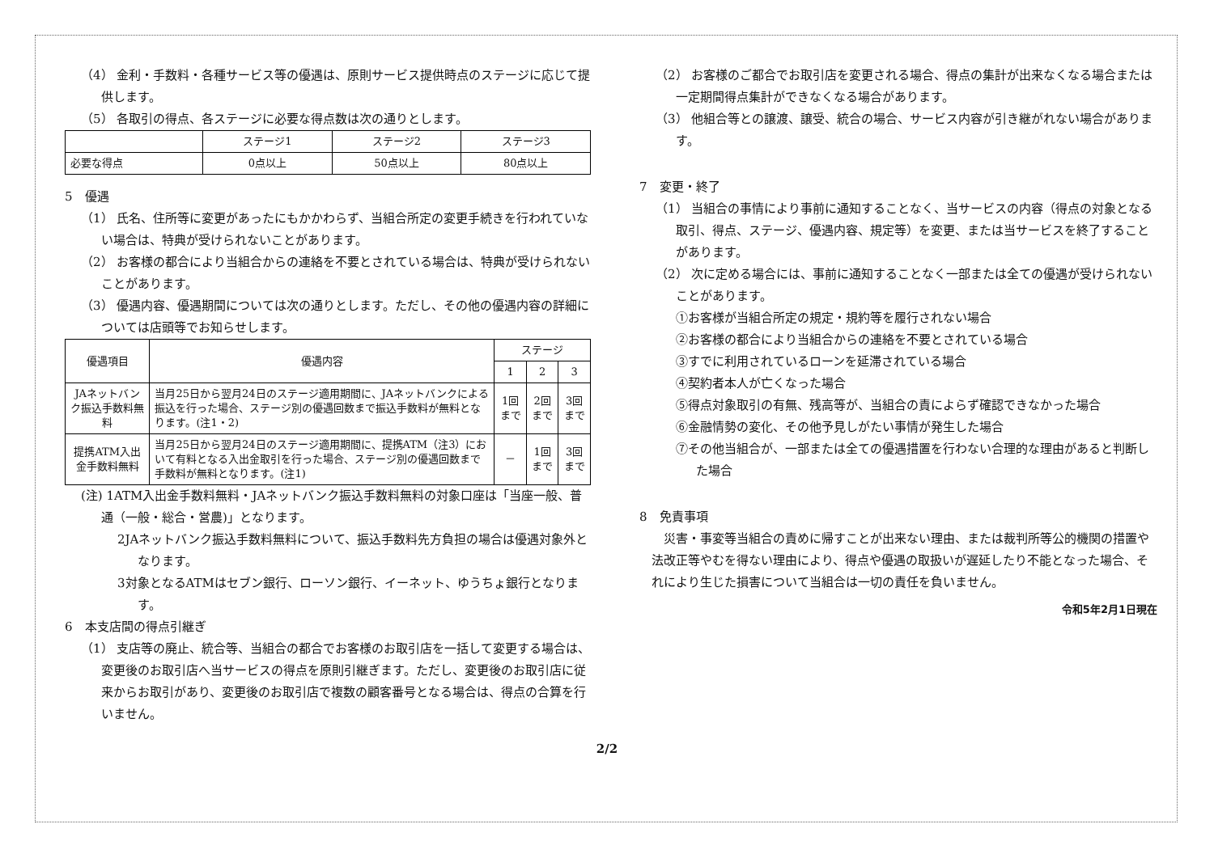（4） 金利・手数料・各種サービス等の優遇は、原則サービス提供時点のステージに応じて提供します。
（5） 各取引の得点、各ステージに必要な得点数は次の通りとします。
| | ステージ1 | ステージ2 | ステージ3 |
| --- | --- | --- | --- |
| 必要な得点 | 0点以上 | 50点以上 | 80点以上 |
5　優遇
（1） 氏名、住所等に変更があったにもかかわらず、当組合所定の変更手続きを行われていない場合は、特典が受けられないことがあります。
（2） お客様の都合により当組合からの連絡を不要とされている場合は、特典が受けられないことがあります。
（3） 優遇内容、優遇期間については次の通りとします。ただし、その他の優遇内容の詳細については店頭等でお知らせします。
| 優遇項目 | 優遇内容 | ステージ | | |
| --- | --- | --- | --- | --- |
| | | 1 | 2 | 3 |
| JAネットバンク振込手数料無料 | 当月25日から翌月24日のステージ適用期間に、JAネットバンクによる振込を行った場合、ステージ別の優遇回数まで振込手数料が無料となります。(注1・2) | 1回まで | 2回まで | 3回まで |
| 提携ATM入出金手数料無料 | 当月25日から翌月24日のステージ適用期間に、提携ATM（注3）において有料となる入出金取引を行った場合、ステージ別の優遇回数まで手数料が無料となります。(注1) | － | 1回まで | 3回まで |
(注) 1ATM入出金手数料無料・JAネットバンク振込手数料無料の対象口座は「当座一般、普通（一般・総合・営農)」となります。
2JAネットバンク振込手数料無料について、振込手数料先方負担の場合は優遇対象外となります。
3対象となるATMはセブン銀行、ローソン銀行、イーネット、ゆうちょ銀行となります。
6　本支店間の得点引継ぎ
（1） 支店等の廃止、統合等、当組合の都合でお客様のお取引店を一括して変更する場合は、変更後のお取引店へ当サービスの得点を原則引継ぎます。ただし、変更後のお取引店に従来からお取引があり、変更後のお取引店で複数の顧客番号となる場合は、得点の合算を行いません。
（2） お客様のご都合でお取引店を変更される場合、得点の集計が出来なくなる場合または一定期間得点集計ができなくなる場合があります。
（3） 他組合等との譲渡、譲受、統合の場合、サービス内容が引き継がれない場合があります。
7　変更・終了
（1） 当組合の事情により事前に通知することなく、当サービスの内容（得点の対象となる取引、得点、ステージ、優遇内容、規定等）を変更、または当サービスを終了することがあります。
（2） 次に定める場合には、事前に通知することなく一部または全ての優遇が受けられないことがあります。
①お客様が当組合所定の規定・規約等を履行されない場合
②お客様の都合により当組合からの連絡を不要とされている場合
③すでに利用されているローンを延滞されている場合
④契約者本人が亡くなった場合
⑤得点対象取引の有無、残高等が、当組合の責によらず確認できなかった場合
⑥金融情勢の変化、その他予見しがたい事情が発生した場合
⑦その他当組合が、一部または全ての優遇措置を行わない合理的な理由があると判断した場合
8　免責事項
災害・事変等当組合の責めに帰すことが出来ない理由、または裁判所等公的機関の措置や法改正等やむを得ない理由により、得点や優遇の取扱いが遅延したり不能となった場合、それにより生じた損害について当組合は一切の責任を負いません。
令和5年2月1日現在
2/2